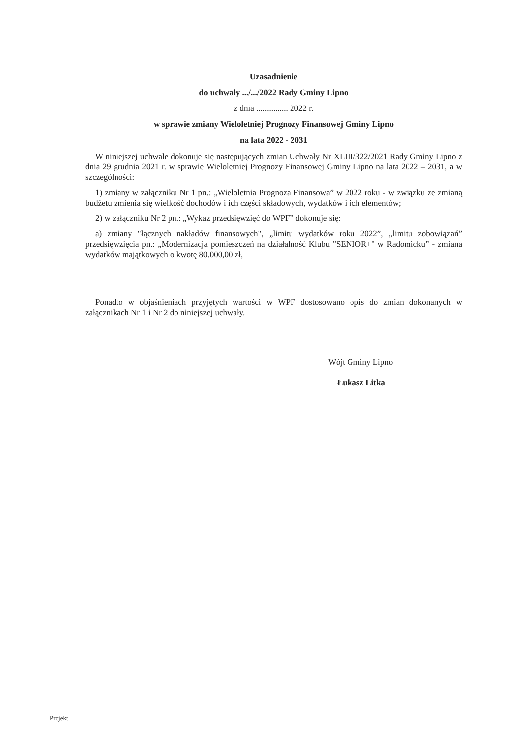Uzasadnienie
do uchwały .../.../2022 Rady Gminy Lipno
z dnia ............... 2022 r.
w sprawie zmiany Wieloletniej Prognozy Finansowej Gminy Lipno
na lata 2022 - 2031
W niniejszej uchwale dokonuje się następujących zmian Uchwały Nr XLIII/322/2021 Rady Gminy Lipno z dnia 29 grudnia 2021 r. w sprawie Wieloletniej Prognozy Finansowej Gminy Lipno na lata 2022 – 2031, a w szczególności:
1) zmiany w załączniku Nr 1 pn.: „Wieloletnia Prognoza Finansowa” w 2022 roku - w związku ze zmianą budżetu zmienia się wielkość dochodów i ich części składowych, wydatków i ich elementów;
2) w załączniku Nr 2 pn.: „Wykaz przedsięwzięć do WPF” dokonuje się:
a) zmiany "łącznych nakładów finansowych", „limitu wydatków roku 2022”, „limitu zobowiązań” przedsięwzięcia pn.: „Modernizacja pomieszczeń na działalność Klubu "SENIOR+" w Radomicku” - zmiana wydatków majątkowych o kwotę 80.000,00 zł,
Ponadto w objaśnieniach przyjętych wartości w WPF dostosowano opis do zmian dokonanych w załącznikach Nr 1 i Nr 2 do niniejszej uchwały.
Wójt Gminy Lipno
Łukasz Litka
Projekt